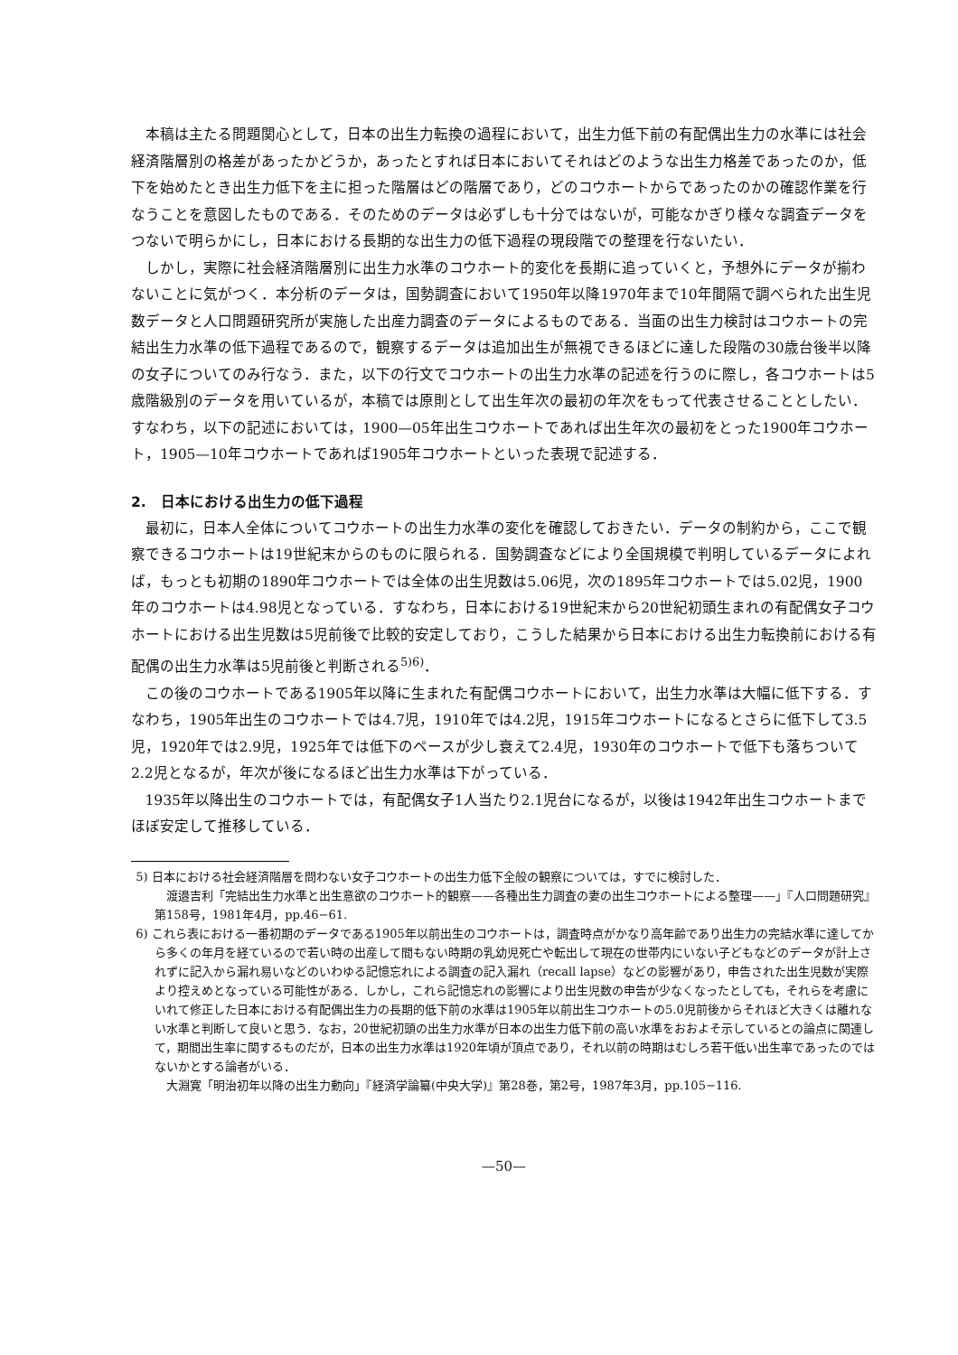本稿は主たる問題関心として，日本の出生力転換の過程において，出生力低下前の有配偶出生力の水準には社会経済階層別の格差があったかどうか，あったとすれば日本においてそれはどのような出生力格差であったのか，低下を始めたとき出生力低下を主に担った階層はどの階層であり，どのコウホートからであったのかの確認作業を行なうことを意図したものである．そのためのデータは必ずしも十分ではないが，可能なかぎり様々な調査データをつないで明らかにし，日本における長期的な出生力の低下過程の現段階での整理を行ないたい．
しかし，実際に社会経済階層別に出生力水準のコウホート的変化を長期に追っていくと，予想外にデータが揃わないことに気がつく．本分析のデータは，国勢調査において1950年以降1970年まで10年間隔で調べられた出生児数データと人口問題研究所が実施した出産力調査のデータによるものである．当面の出生力検討はコウホートの完結出生力水準の低下過程であるので，観察するデータは追加出生が無視できるほどに達した段階の30歳台後半以降の女子についてのみ行なう．また，以下の行文でコウホートの出生力水準の記述を行うのに際し，各コウホートは5歳階級別のデータを用いているが，本稿では原則として出生年次の最初の年次をもって代表させることとしたい．すなわち，以下の記述においては，1900—05年出生コウホートであれば出生年次の最初をとった1900年コウホート，1905—10年コウホートであれば1905年コウホートといった表現で記述する．
2.　日本における出生力の低下過程
最初に，日本人全体についてコウホートの出生力水準の変化を確認しておきたい．データの制約から，ここで観察できるコウホートは19世紀末からのものに限られる．国勢調査などにより全国規模で判明しているデータによれば，もっとも初期の1890年コウホートでは全体の出生児数は5.06児，次の1895年コウホートでは5.02児，1900年のコウホートは4.98児となっている．すなわち，日本における19世紀末から20世紀初頭生まれの有配偶女子コウホートにおける出生児数は5児前後で比較的安定しており，こうした結果から日本における出生力転換前における有配偶の出生力水準は5児前後と判断される<sup>5)6)</sup>．
この後のコウホートである1905年以降に生まれた有配偶コウホートにおいて，出生力水準は大幅に低下する．すなわち，1905年出生のコウホートでは4.7児，1910年では4.2児，1915年コウホートになるとさらに低下して3.5児，1920年では2.9児，1925年では低下のペースが少し衰えて2.4児，1930年のコウホートで低下も落ちついて2.2児となるが，年次が後になるほど出生力水準は下がっている．
1935年以降出生のコウホートでは，有配偶女子1人当たり2.1児台になるが，以後は1942年出生コウホートまでほぼ安定して推移している．
5) 日本における社会経済階層を問わない女子コウホートの出生力低下全般の観察については，すでに検討した．
渡邉吉利「完結出生力水準と出生意欲のコウホート的観察——各種出生力調査の妻の出生コウホートによる整理——」『人口問題研究』第158号，1981年4月，pp.46−61.
6) これら表における一番初期のデータである1905年以前出生のコウホートは，調査時点がかなり高年齢であり出生力の完結水準に達してから多くの年月を経ているので若い時の出産して間もない時期の乳幼児死亡や転出して現在の世帯内にいない子どもなどのデータが計上されずに記入から漏れ易いなどのいわゆる記憶忘れによる調査の記入漏れ（recall lapse）などの影響があり，申告された出生児数が実際より控えめとなっている可能性がある．しかし，これら記憶忘れの影響により出生児数の申告が少なくなったとしても，それらを考慮にいれて修正した日本における有配偶出生力の長期的低下前の水準は1905年以前出生コウホートの5.0児前後からそれほど大きくは離れない水準と判断して良いと思う．なお，20世紀初頭の出生力水準が日本の出生力低下前の高い水準をおおよそ示しているとの論点に関連して，期間出生率に関するものだが，日本の出生力水準は1920年頃が頂点であり，それ以前の時期はむしろ若干低い出生率であったのではないかとする論者がいる．
大淵寛「明治初年以降の出生力動向」『経済学論纂(中央大学)』第28巻，第2号，1987年3月，pp.105−116.
—50—